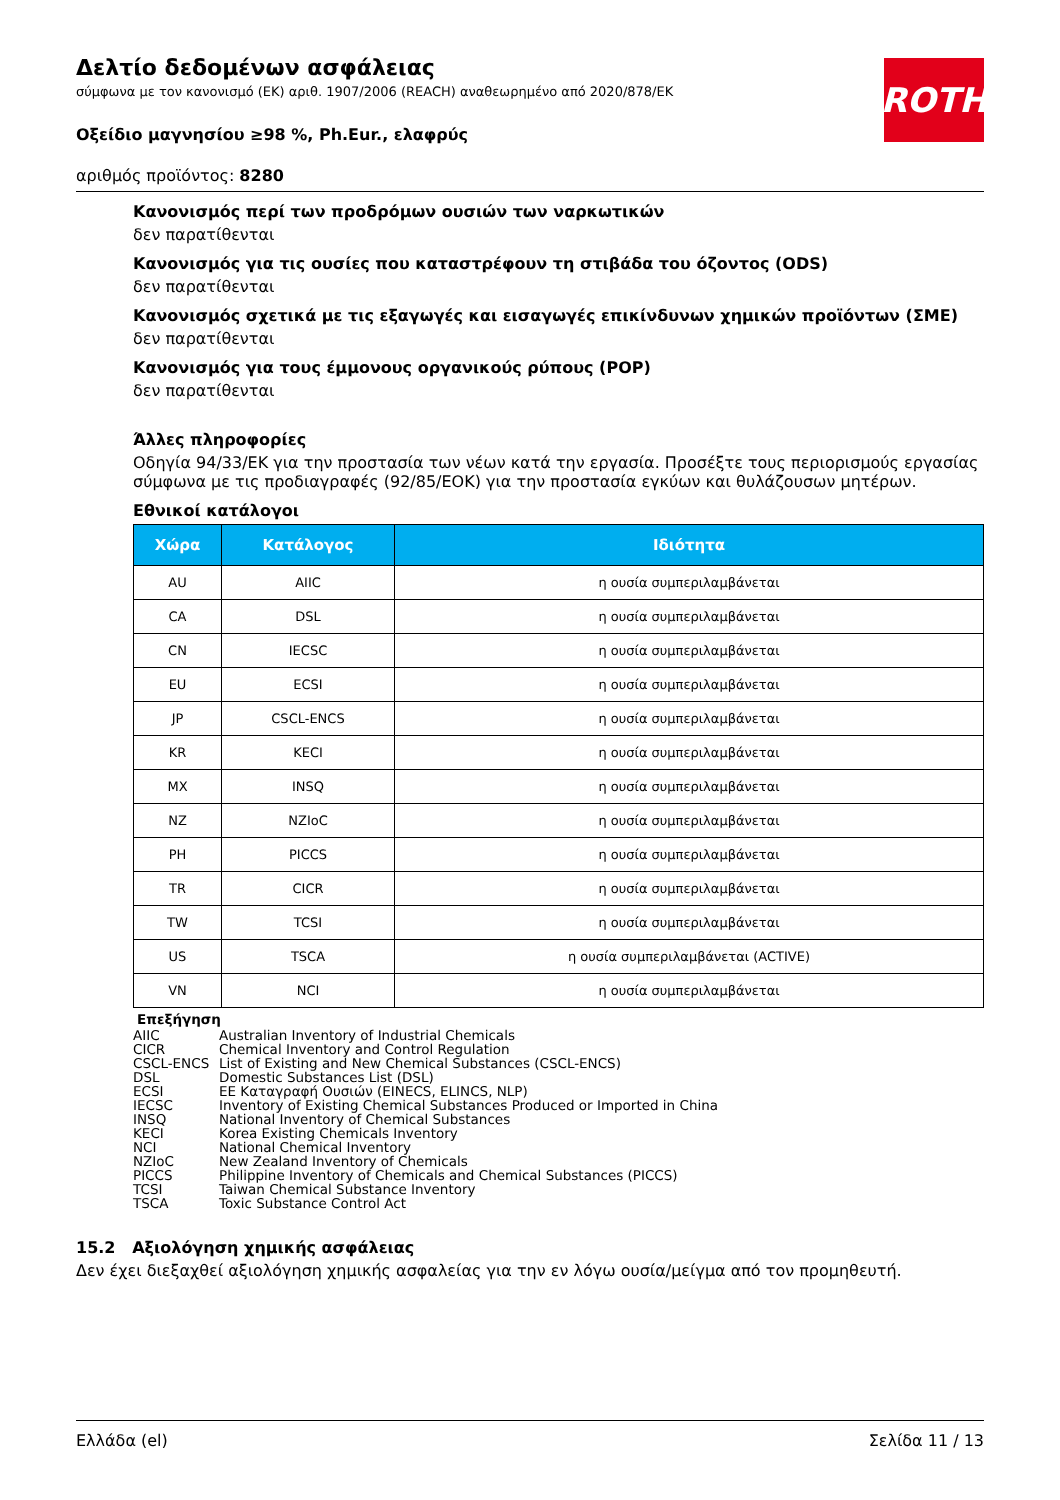ROTH
Δελτίο δεδομένων ασφάλειας
σύμφωνα με τον κανονισμό (ΕΚ) αριθ. 1907/2006 (REACH) αναθεωρημένο από 2020/878/ΕΚ
Οξείδιο μαγνησίου ≥98 %, Ph.Eur., ελαφρύς
αριθμός προϊόντος: 8280
Κανονισμός περί των προδρόμων ουσιών των ναρκωτικών
δεν παρατίθενται
Κανονισμός για τις ουσίες που καταστρέφουν τη στιβάδα του όζοντος (ODS)
δεν παρατίθενται
Κανονισμός σχετικά με τις εξαγωγές και εισαγωγές επικίνδυνων χημικών προϊόντων (ΣΜΕ)
δεν παρατίθενται
Κανονισμός για τους έμμονους οργανικούς ρύπους (POP)
δεν παρατίθενται
Άλλες πληροφορίες
Οδηγία 94/33/ΕΚ για την προστασία των νέων κατά την εργασία. Προσέξτε τους περιορισμούς εργασίας σύμφωνα με τις προδιαγραφές (92/85/ΕΟΚ) για την προστασία εγκύων και θυλάζουσων μητέρων.
Εθνικοί κατάλογοι
| Χώρα | Κατάλογος | Ιδιότητα |
| --- | --- | --- |
| AU | AIIC | η ουσία συμπεριλαμβάνεται |
| CA | DSL | η ουσία συμπεριλαμβάνεται |
| CN | IECSC | η ουσία συμπεριλαμβάνεται |
| EU | ECSI | η ουσία συμπεριλαμβάνεται |
| JP | CSCL-ENCS | η ουσία συμπεριλαμβάνεται |
| KR | KECI | η ουσία συμπεριλαμβάνεται |
| MX | INSQ | η ουσία συμπεριλαμβάνεται |
| NZ | NZIoC | η ουσία συμπεριλαμβάνεται |
| PH | PICCS | η ουσία συμπεριλαμβάνεται |
| TR | CICR | η ουσία συμπεριλαμβάνεται |
| TW | TCSI | η ουσία συμπεριλαμβάνεται |
| US | TSCA | η ουσία συμπεριλαμβάνεται (ACTIVE) |
| VN | NCI | η ουσία συμπεριλαμβάνεται |
Επεξήγηση
AIIC Australian Inventory of Industrial Chemicals
CICR Chemical Inventory and Control Regulation
CSCL-ENCS List of Existing and New Chemical Substances (CSCL-ENCS)
DSL Domestic Substances List (DSL)
ECSI EE Καταγραφή Ουσιών (EINECS, ELINCS, NLP)
IECSC Inventory of Existing Chemical Substances Produced or Imported in China
INSQ National Inventory of Chemical Substances
KECI Korea Existing Chemicals Inventory
NCI National Chemical Inventory
NZIoC New Zealand Inventory of Chemicals
PICCS Philippine Inventory of Chemicals and Chemical Substances (PICCS)
TCSI Taiwan Chemical Substance Inventory
TSCA Toxic Substance Control Act
15.2 Αξιολόγηση χημικής ασφάλειας
Δεν έχει διεξαχθεί αξιολόγηση χημικής ασφαλείας για την εν λόγω ουσία/μείγμα από τον προμηθευτή.
Ελλάδα (el) Σελίδα 11 / 13